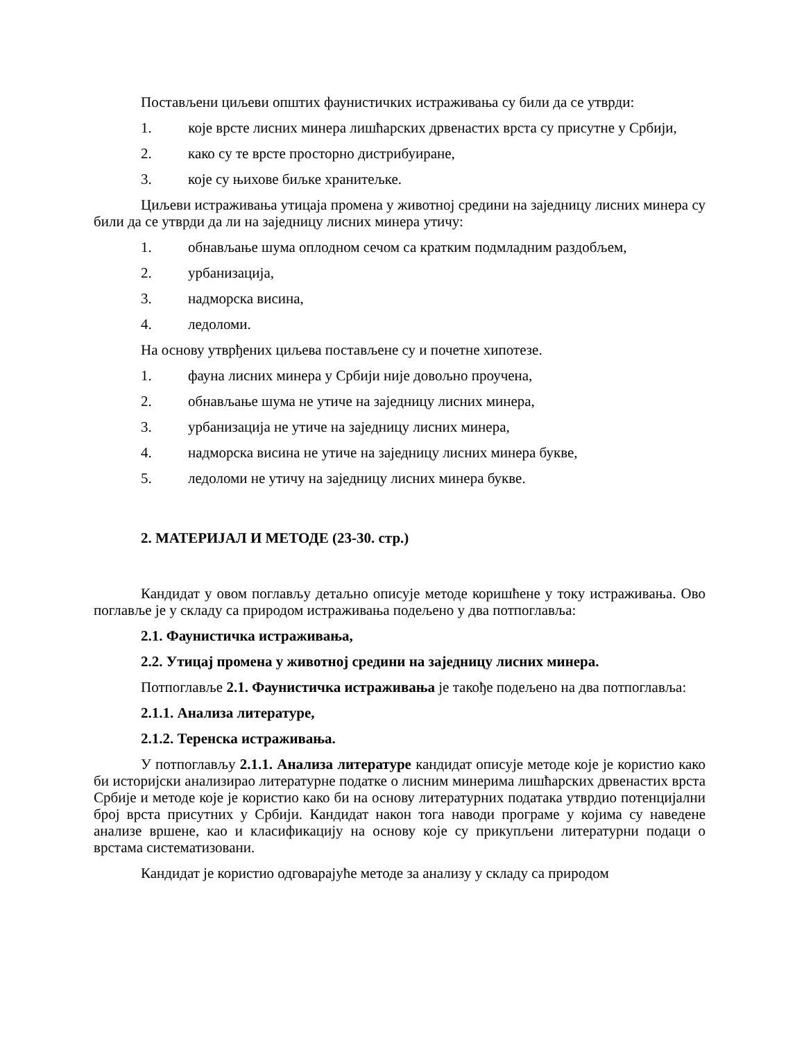Постављени циљеви општих фаунистичких истраживања су били да се утврди:
1. које врсте лисних минера лишћарских дрвенастих врста су присутне у Србији,
2. како су те врсте просторно дистрибуиране,
3. које су њихове биљке хранитељке.
Циљеви истраживања утицаја промена у животној средини на заједницу лисних минера су били да се утврди да ли на заједницу лисних минера утичу:
1. обнављање шума оплодном сечом са кратким подмладним раздобљем,
2. урбанизација,
3. надморска висина,
4. ледоломи.
На основу утврђених циљева постављене су и почетне хипотезе.
1. фауна лисних минера у Србији није довољно проучена,
2. обнављање шума не утиче на заједницу лисних минера,
3. урбанизација не утиче на заједницу лисних минера,
4. надморска висина не утиче на заједницу лисних минера букве,
5. ледоломи не утичу на заједницу лисних минера букве.
2. МАТЕРИЈАЛ И МЕТОДЕ (23-30. стр.)
Кандидат у овом поглављу детаљно описује методе коришћене у току истраживања. Ово поглавље је у складу са природом истраживања подељено у два потпоглавља:
2.1. Фаунистичка истраживања,
2.2. Утицај промена у животној средини на заједницу лисних минера.
Потпоглавље 2.1. Фаунистичка истраживања је такође подељено на два потпоглавља:
2.1.1. Анализа литературе,
2.1.2. Теренска истраживања.
У потпоглављу 2.1.1. Анализа литературе кандидат описује методе које је користио како би историјски анализирао литературне податке о лисним минерима лишћарских дрвенастих врста Србије и методе које је користио како би на основу литературних података утврдио потенцијални број врста присутних у Србији. Кандидат након тога наводи програме у којима су наведене анализе вршене, као и класификацију на основу које су прикупљени литературни подаци о врстама систематизовани.
Кандидат је користио одговарајуће методе за анализу у складу са природом